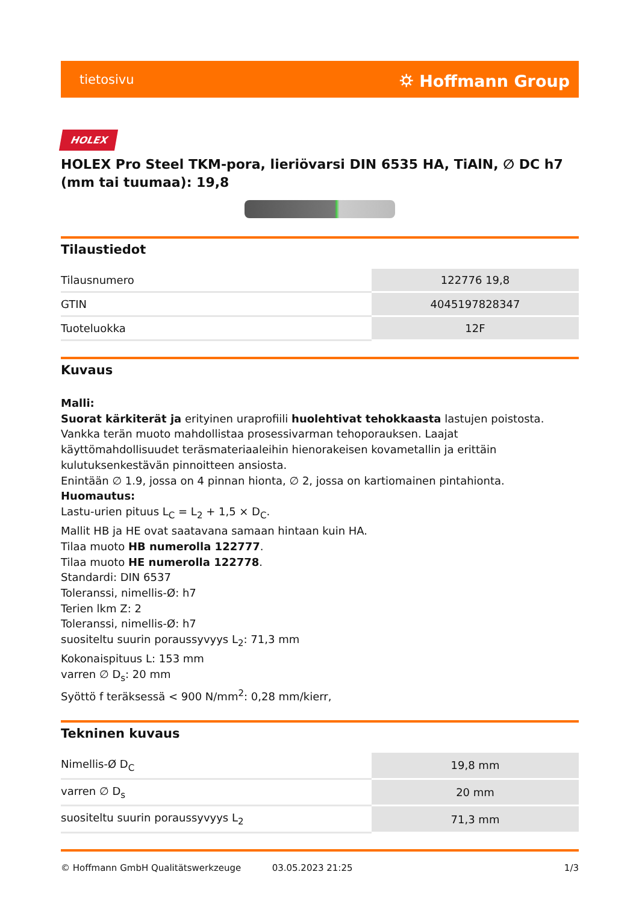tietosivu ⛭ Hoffmann Group
HOLEX
HOLEX Pro Steel TKM-pora, lieriövarsi DIN 6535 HA, TiAlN, ∅ DC h7 (mm tai tuumaa): 19,8
Tilaustiedot
| Tilausnumero | 122776 19,8 |
| GTIN | 4045197828347 |
| Tuoteluokka | 12F |
Kuvaus
Malli:
Suorat kärkiterät ja erityinen uraprofiili huolehtivat tehokkaasta lastujen poistosta. Vankka terän muoto mahdollistaa prosessivarman tehoporauksen. Laajat käyttömahdollisuudet teräsmateriaaleihin hienorakeisen kovametallin ja erittäin kulutuksenkestävän pinnoitteen ansiosta.
Enintään ∅ 1.9, jossa on 4 pinnan hionta, ∅ 2, jossa on kartiomainen pintahionta.
Huomautus:
Lastu-urien pituus L<sub>C</sub> = L<sub>2</sub> + 1,5 × D<sub>C</sub>.
Mallit HB ja HE ovat saatavana samaan hintaan kuin HA.
Tilaa muoto HB numerolla 122777.
Tilaa muoto HE numerolla 122778.
Standardi: DIN 6537
Toleranssi, nimellis-Ø: h7
Terien lkm Z: 2
Toleranssi, nimellis-Ø: h7
suositeltu suurin poraussyvyys L<sub>2</sub>: 71,3 mm
Kokonaispituus L: 153 mm
varren ∅ D<sub>s</sub>: 20 mm
Syöttö f teräksessä < 900 N/mm<sup>2</sup>: 0,28 mm/kierr,
Tekninen kuvaus
| Nimellis-Ø D<sub>C</sub> | 19,8 mm |
| varren ∅ D<sub>s</sub> | 20 mm |
| suositeltu suurin poraussyvyys L<sub>2</sub> | 71,3 mm |
© Hoffmann GmbH Qualitätswerkzeuge 03.05.2023 21:25 1/3